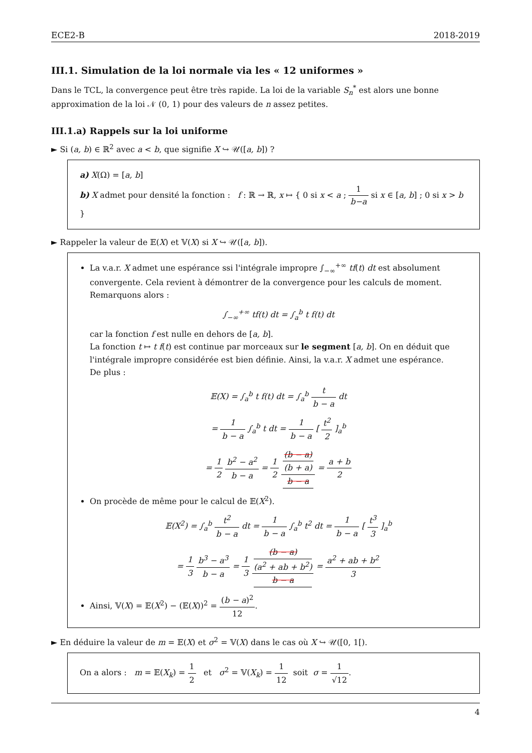ECE2-B 2018-2019
III.1. Simulation de la loi normale via les « 12 uniformes »
Dans le TCL, la convergence peut être très rapide. La loi de la variable S<sub>n</sub><sup>*</sup> est alors une bonne approximation de la loi 𝒩 (0, 1) pour des valeurs de n assez petites.
III.1.a) Rappels sur la loi uniforme
► Si (a, b) ∈ ℝ<sup>2</sup> avec a < b, que signifie X ↪ 𝒰([a, b]) ?
a) X(Ω) = [a, b]
b) X admet pour densité la fonction : f : ℝ → ℝ, x ↦ { 0 si x < a ; 1 b−a si x ∈ [a, b] ; 0 si x > b }
► Rappeler la valeur de 𝔼(X) et 𝕍(X) si X ↪ 𝒰([a, b]).
La v.a.r. X admet une espérance ssi l'intégrale impropre ∫<sub>−∞</sub><sup>+∞</sup> tf(t) dt est absolument convergente. Cela revient à démontrer de la convergence pour les calculs de moment.
Remarquons alors :
∫<sub>−∞</sub><sup>+∞</sup> tf(t) dt = ∫<sub>a</sub><sup>b</sup> t f(t) dt
car la fonction f est nulle en dehors de [a, b].
La fonction t ↦ t f(t) est continue par morceaux sur le segment [a, b]. On en déduit que l'intégrale impropre considérée est bien définie. Ainsi, la v.a.r. X admet une espérance.
De plus :
𝔼(X) = ∫<sub>a</sub><sup>b</sup> t f(t) dt = ∫<sub>a</sub><sup>b</sup> t b − a dt
= 1 b − a ∫<sub>a</sub><sup>b</sup> t dt = 1 b − a [ t<sup>2</sup> 2 ]<sub>a</sub><sup>b</sup>
= 1 2 b<sup>2</sup> − a<sup>2</sup> b − a = 1 2 (b − a)
(b + a) b − a = a + b 2
On procède de même pour le calcul de 𝔼(X<sup>2</sup>).
𝔼(X<sup>2</sup>) = ∫<sub>a</sub><sup>b</sup> t<sup>2</sup> b − a dt = 1 b − a ∫<sub>a</sub><sup>b</sup> t<sup>2</sup> dt = 1 b − a [ t<sup>3</sup> 3 ]<sub>a</sub><sup>b</sup>
= 1 3 b<sup>3</sup> − a<sup>3</sup> b − a = 1 3 (b − a)
(a<sup>2</sup> + ab + b<sup>2</sup>) b − a = a<sup>2</sup> + ab + b<sup>2</sup> 3
Ainsi, 𝕍(X) = 𝔼(X<sup>2</sup>) − (𝔼(X))<sup>2</sup> = (b − a)<sup>2</sup> 12.
► En déduire la valeur de m = 𝔼(X) et σ<sup>2</sup> = 𝕍(X) dans le cas où X ↪ 𝒰([0, 1[).
On a alors : m = 𝔼(X<sub>k</sub>) = 1 2 et σ<sup>2</sup> = 𝕍(X<sub>k</sub>) = 1 12 soit σ = 1 √12.
4